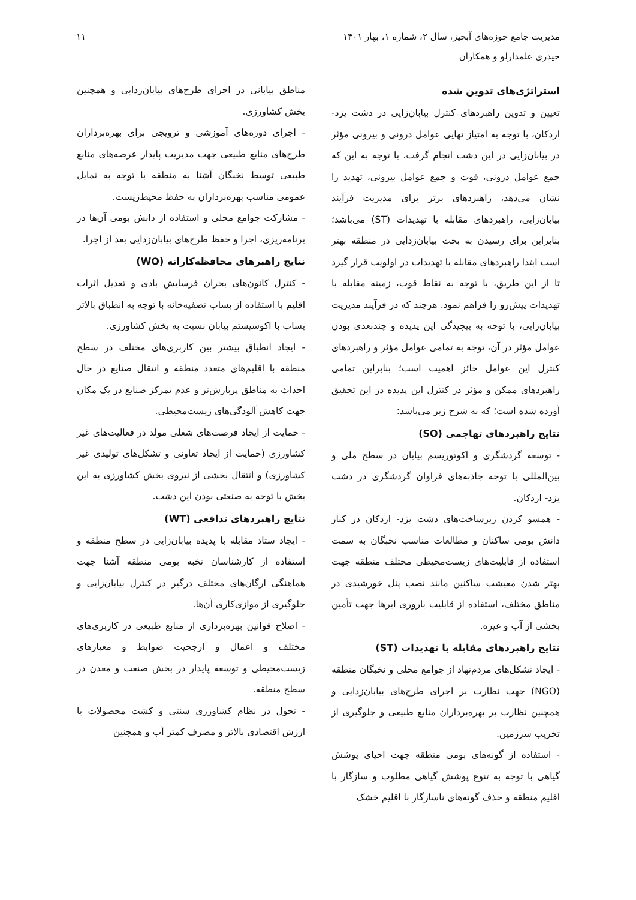مدیریت جامع حوزه‌های آبخیز، سال ۲، شماره ۱، بهار ۱۴۰۱ ۱۱
حیدری علمدارلو و همکاران
استراتژی‌های تدوین شده
تعیین و تدوین راهبردهای کنترل بیابان‌زایی در دشت یزد- اردکان، با توجه به امتیاز نهایی عوامل درونی و بیرونی مؤثر در بیابان‌زایی در این دشت انجام گرفت. با توجه به این که جمع عوامل درونی، قوت و جمع عوامل بیرونی، تهدید را نشان می‌دهد، راهبردهای برتر برای مدیریت فرآیند بیابان‌زایی، راهبردهای مقابله با تهدیدات (ST) می‌باشد؛ بنابراین برای رسیدن به بحث بیابان‌زدایی در منطقه بهتر است ابتدا راهبردهای مقابله با تهدیدات در اولویت قرار گیرد تا از این طریق، با توجه به نقاط قوت، زمینه مقابله با تهدیدات پیش‌رو را فراهم نمود. هرچند که در فرآیند مدیریت بیابان‌زایی، با توجه به پیچیدگی این پدیده و چندبعدی بودن عوامل مؤثر در آن، توجه به تمامی عوامل مؤثر و راهبردهای کنترل این عوامل حائز اهمیت است؛ بنابراین تمامی راهبردهای ممکن و مؤثر در کنترل این پدیده در این تحقیق آورده شده است؛ که به شرح زیر می‌باشد:
نتایج راهبردهای تهاجمی (SO)
- توسعه گردشگری و اکوتوریسم بیابان در سطح ملی و بین‌المللی با توجه جاذبه‌های فراوان گردشگری در دشت یزد- اردکان.
- همسو کردن زیرساخت‌های دشت یزد- اردکان در کنار دانش بومی ساکنان و مطالعات مناسب نخبگان به سمت استفاده از قابلیت‌های زیست‌محیطی مختلف منطقه جهت بهتر شدن معیشت ساکنین مانند نصب پنل خورشیدی در مناطق مختلف، استفاده از قابلیت باروری ابرها جهت تأمین بخشی از آب و غیره.
نتایج راهبردهای مقابله با تهدیدات (ST)
- ایجاد تشکل‌های مردم‌نهاد از جوامع محلی و نخبگان منطقه (NGO) جهت نظارت بر اجرای طرح‌های بیابان‌زدایی و همچنین نظارت بر بهره‌برداران منابع طبیعی و جلوگیری از تخریب سرزمین.
- استفاده از گونه‌های بومی منطقه جهت احیای پوشش گیاهی با توجه به تنوع پوشش گیاهی مطلوب و سازگار با اقلیم منطقه و حذف گونه‌های ناسازگار با اقلیم خشک
مناطق بیابانی در اجرای طرح‌های بیابان‌زدایی و همچنین بخش کشاورزی.
- اجرای دوره‌های آموزشی و ترویجی برای بهره‌برداران طرح‌های منابع طبیعی جهت مدیریت پایدار عرصه‌های منابع طبیعی توسط نخبگان آشنا به منطقه با توجه به تمایل عمومی مناسب بهره‌برداران به حفظ محیط‌زیست.
- مشارکت جوامع محلی و استفاده از دانش بومی آن‌ها در برنامه‌ریزی، اجرا و حفظ طرح‌های بیابان‌زدایی بعد از اجرا.
نتایج راهبرهای محافظه‌کارانه (WO)
- کنترل کانون‌های بحران فرسایش بادی و تعدیل اثرات اقلیم با استفاده از پساب تصفیه‌خانه با توجه به انطباق بالاتر پساب با اکوسیستم بیابان نسبت به بخش کشاورزی.
- ایجاد انطباق بیشتر بین کاربری‌های مختلف در سطح منطقه با اقلیم‌های متعدد منطقه و انتقال صنایع در حال احداث به مناطق پربارش‌تر و عدم تمرکز صنایع در یک مکان جهت کاهش آلودگی‌های زیست‌محیطی.
- حمایت از ایجاد فرصت‌های شغلی مولد در فعالیت‌های غیر کشاورزی (حمایت از ایجاد تعاونی و تشکل‌های تولیدی غیر کشاورزی) و انتقال بخشی از نیروی بخش کشاورزی به این بخش با توجه به صنعتی بودن این دشت.
نتایج راهبردهای تدافعی (WT)
- ایجاد ستاد مقابله با پدیده بیابان‌زایی در سطح منطقه و استفاده از کارشناسان نخبه بومی منطقه آشنا جهت هماهنگی ارگان‌های مختلف درگیر در کنترل بیابان‌زایی و جلوگیری از موازی‌کاری آن‌ها.
- اصلاح قوانین بهره‌برداری از منابع طبیعی در کاربری‌های مختلف و اعمال و ارجحیت ضوابط و معیارهای زیست‌محیطی و توسعه پایدار در بخش صنعت و معدن در سطح منطقه.
- تحول در نظام کشاورزی سنتی و کشت محصولات با ارزش اقتصادی بالاتر و مصرف کمتر آب و همچنین